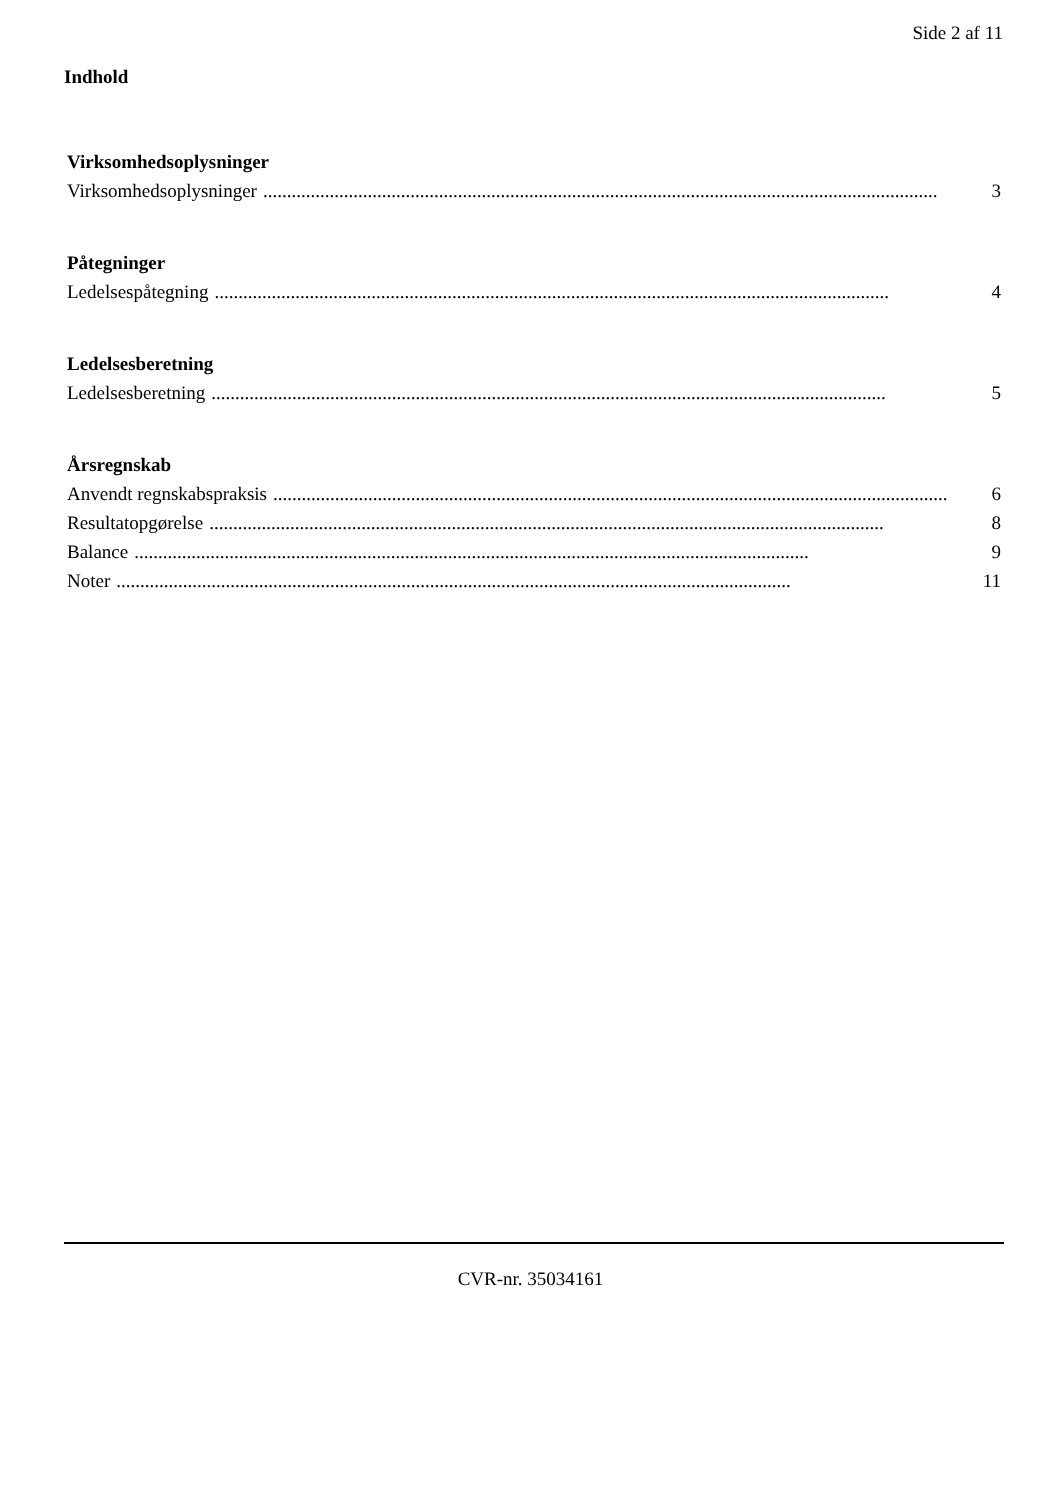Side 2 af 11
Indhold
Virksomhedsoplysninger
Virksomhedsoplysninger.............................................................................................................................................. 3
Påtegninger
Ledelsespåtegning.............................................................................................................................................. 4
Ledelsesberetning
Ledelsesberetning.............................................................................................................................................. 5
Årsregnskab
Anvendt regnskabspraksis.............................................................................................................................................. 6
Resultatopgørelse.............................................................................................................................................. 8
Balance.............................................................................................................................................. 9
Noter.............................................................................................................................................. 11
CVR-nr. 35034161